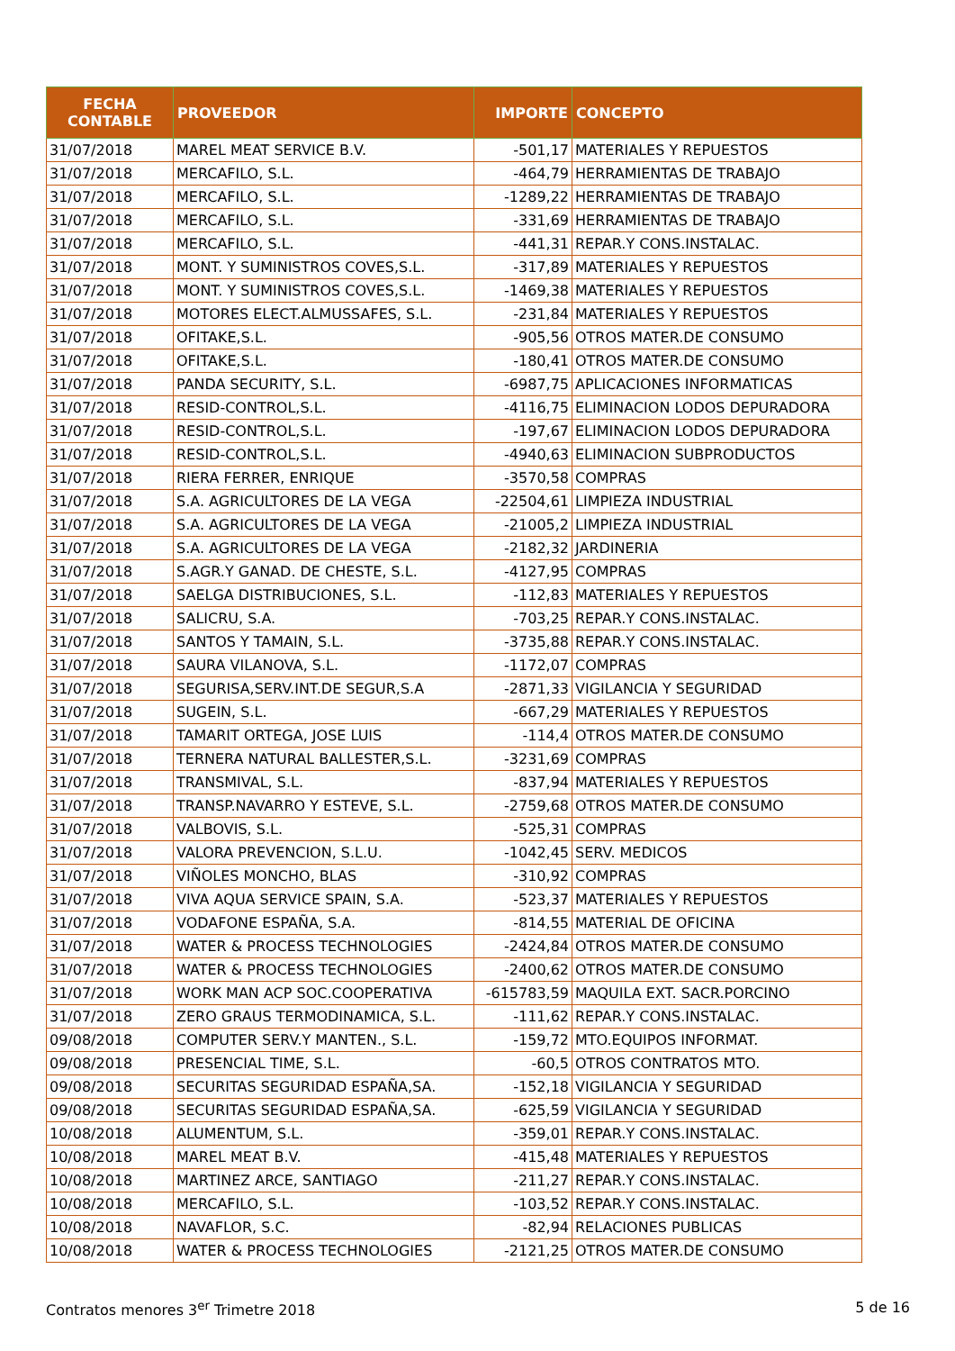| FECHA CONTABLE | PROVEEDOR | IMPORTE | CONCEPTO |
| --- | --- | --- | --- |
| 31/07/2018 | MAREL MEAT SERVICE B.V. | -501,17 | MATERIALES Y REPUESTOS |
| 31/07/2018 | MERCAFILO, S.L. | -464,79 | HERRAMIENTAS DE TRABAJO |
| 31/07/2018 | MERCAFILO, S.L. | -1289,22 | HERRAMIENTAS DE TRABAJO |
| 31/07/2018 | MERCAFILO, S.L. | -331,69 | HERRAMIENTAS DE TRABAJO |
| 31/07/2018 | MERCAFILO, S.L. | -441,31 | REPAR.Y CONS.INSTALAC. |
| 31/07/2018 | MONT. Y SUMINISTROS COVES,S.L. | -317,89 | MATERIALES Y REPUESTOS |
| 31/07/2018 | MONT. Y SUMINISTROS COVES,S.L. | -1469,38 | MATERIALES Y REPUESTOS |
| 31/07/2018 | MOTORES ELECT.ALMUSSAFES, S.L. | -231,84 | MATERIALES Y REPUESTOS |
| 31/07/2018 | OFITAKE,S.L. | -905,56 | OTROS MATER.DE CONSUMO |
| 31/07/2018 | OFITAKE,S.L. | -180,41 | OTROS MATER.DE CONSUMO |
| 31/07/2018 | PANDA SECURITY, S.L. | -6987,75 | APLICACIONES INFORMATICAS |
| 31/07/2018 | RESID-CONTROL,S.L. | -4116,75 | ELIMINACION LODOS DEPURADORA |
| 31/07/2018 | RESID-CONTROL,S.L. | -197,67 | ELIMINACION LODOS DEPURADORA |
| 31/07/2018 | RESID-CONTROL,S.L. | -4940,63 | ELIMINACION SUBPRODUCTOS |
| 31/07/2018 | RIERA FERRER, ENRIQUE | -3570,58 | COMPRAS |
| 31/07/2018 | S.A. AGRICULTORES DE LA VEGA | -22504,61 | LIMPIEZA INDUSTRIAL |
| 31/07/2018 | S.A. AGRICULTORES DE LA VEGA | -21005,2 | LIMPIEZA INDUSTRIAL |
| 31/07/2018 | S.A. AGRICULTORES DE LA VEGA | -2182,32 | JARDINERIA |
| 31/07/2018 | S.AGR.Y GANAD. DE CHESTE, S.L. | -4127,95 | COMPRAS |
| 31/07/2018 | SAELGA DISTRIBUCIONES, S.L. | -112,83 | MATERIALES Y REPUESTOS |
| 31/07/2018 | SALICRU, S.A. | -703,25 | REPAR.Y CONS.INSTALAC. |
| 31/07/2018 | SANTOS Y TAMAIN, S.L. | -3735,88 | REPAR.Y CONS.INSTALAC. |
| 31/07/2018 | SAURA VILANOVA, S.L. | -1172,07 | COMPRAS |
| 31/07/2018 | SEGURISA,SERV.INT.DE SEGUR,S.A | -2871,33 | VIGILANCIA Y SEGURIDAD |
| 31/07/2018 | SUGEIN, S.L. | -667,29 | MATERIALES Y REPUESTOS |
| 31/07/2018 | TAMARIT ORTEGA, JOSE LUIS | -114,4 | OTROS MATER.DE CONSUMO |
| 31/07/2018 | TERNERA NATURAL BALLESTER,S.L. | -3231,69 | COMPRAS |
| 31/07/2018 | TRANSMIVAL, S.L. | -837,94 | MATERIALES Y REPUESTOS |
| 31/07/2018 | TRANSP.NAVARRO Y ESTEVE, S.L. | -2759,68 | OTROS MATER.DE CONSUMO |
| 31/07/2018 | VALBOVIS, S.L. | -525,31 | COMPRAS |
| 31/07/2018 | VALORA PREVENCION, S.L.U. | -1042,45 | SERV. MEDICOS |
| 31/07/2018 | VIÑOLES MONCHO, BLAS | -310,92 | COMPRAS |
| 31/07/2018 | VIVA AQUA SERVICE SPAIN, S.A. | -523,37 | MATERIALES Y REPUESTOS |
| 31/07/2018 | VODAFONE ESPAÑA, S.A. | -814,55 | MATERIAL DE OFICINA |
| 31/07/2018 | WATER & PROCESS TECHNOLOGIES | -2424,84 | OTROS MATER.DE CONSUMO |
| 31/07/2018 | WATER & PROCESS TECHNOLOGIES | -2400,62 | OTROS MATER.DE CONSUMO |
| 31/07/2018 | WORK MAN ACP SOC.COOPERATIVA | -615783,59 | MAQUILA EXT. SACR.PORCINO |
| 31/07/2018 | ZERO GRAUS TERMODINAMICA, S.L. | -111,62 | REPAR.Y CONS.INSTALAC. |
| 09/08/2018 | COMPUTER SERV.Y MANTEN., S.L. | -159,72 | MTO.EQUIPOS INFORMAT. |
| 09/08/2018 | PRESENCIAL TIME, S.L. | -60,5 | OTROS CONTRATOS MTO. |
| 09/08/2018 | SECURITAS SEGURIDAD ESPAÑA,SA. | -152,18 | VIGILANCIA Y SEGURIDAD |
| 09/08/2018 | SECURITAS SEGURIDAD ESPAÑA,SA. | -625,59 | VIGILANCIA Y SEGURIDAD |
| 10/08/2018 | ALUMENTUM, S.L. | -359,01 | REPAR.Y CONS.INSTALAC. |
| 10/08/2018 | MAREL MEAT B.V. | -415,48 | MATERIALES Y REPUESTOS |
| 10/08/2018 | MARTINEZ ARCE, SANTIAGO | -211,27 | REPAR.Y CONS.INSTALAC. |
| 10/08/2018 | MERCAFILO, S.L. | -103,52 | REPAR.Y CONS.INSTALAC. |
| 10/08/2018 | NAVAFLOR, S.C. | -82,94 | RELACIONES PUBLICAS |
| 10/08/2018 | WATER & PROCESS TECHNOLOGIES | -2121,25 | OTROS MATER.DE CONSUMO |
Contratos menores 3<sup>er</sup> Trimetre 2018 5 de 16